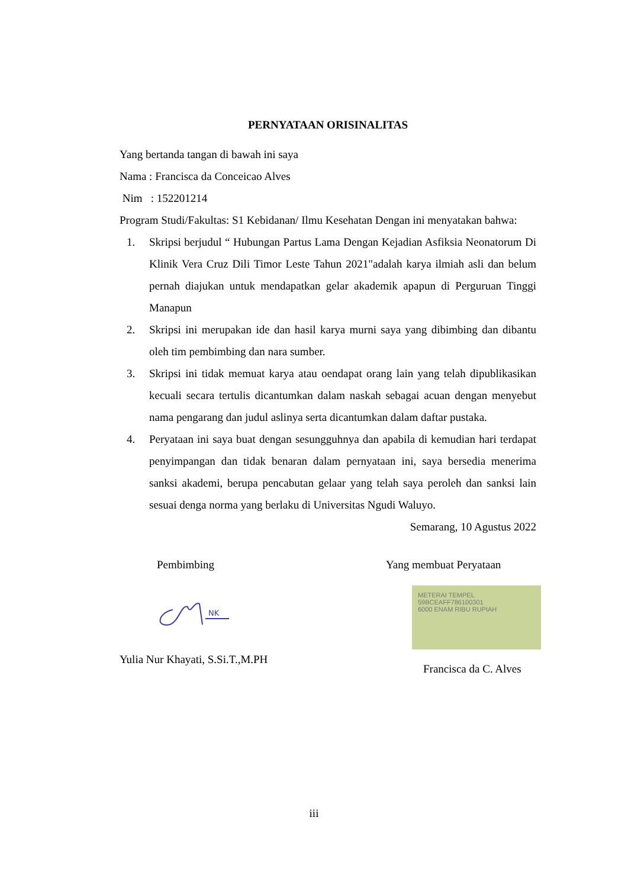PERNYATAAN ORISINALITAS
Yang bertanda tangan di bawah ini saya
Nama : Francisca da Conceicao Alves
Nim : 152201214
Program Studi/Fakultas: S1 Kebidanan/ Ilmu Kesehatan Dengan ini menyatakan bahwa:
1. Skripsi berjudul “ Hubungan Partus Lama Dengan Kejadian Asfiksia Neonatorum Di Klinik Vera Cruz Dili Timor Leste Tahun 2021"adalah karya ilmiah asli dan belum pernah diajukan untuk mendapatkan gelar akademik apapun di Perguruan Tinggi Manapun
2. Skripsi ini merupakan ide dan hasil karya murni saya yang dibimbing dan dibantu oleh tim pembimbing dan nara sumber.
3. Skripsi ini tidak memuat karya atau oendapat orang lain yang telah dipublikasikan kecuali secara tertulis dicantumkan dalam naskah sebagai acuan dengan menyebut nama pengarang dan judul aslinya serta dicantumkan dalam daftar pustaka.
4. Peryataan ini saya buat dengan sesungguhnya dan apabila di kemudian hari terdapat penyimpangan dan tidak benaran dalam pernyataan ini, saya bersedia menerima sanksi akademi, berupa pencabutan gelaar yang telah saya peroleh dan sanksi lain sesuai denga norma yang berlaku di Universitas Ngudi Waluyo.
Semarang, 10 Agustus 2022
Pembimbing
NK
Yulia Nur Khayati, S.Si.T.,M.PH
Yang membuat Peryataan
METERAI TEMPEL
59BCEAFF786100301
6000 ENAM RIBU RUPIAH
Francisca da C. Alves
iii